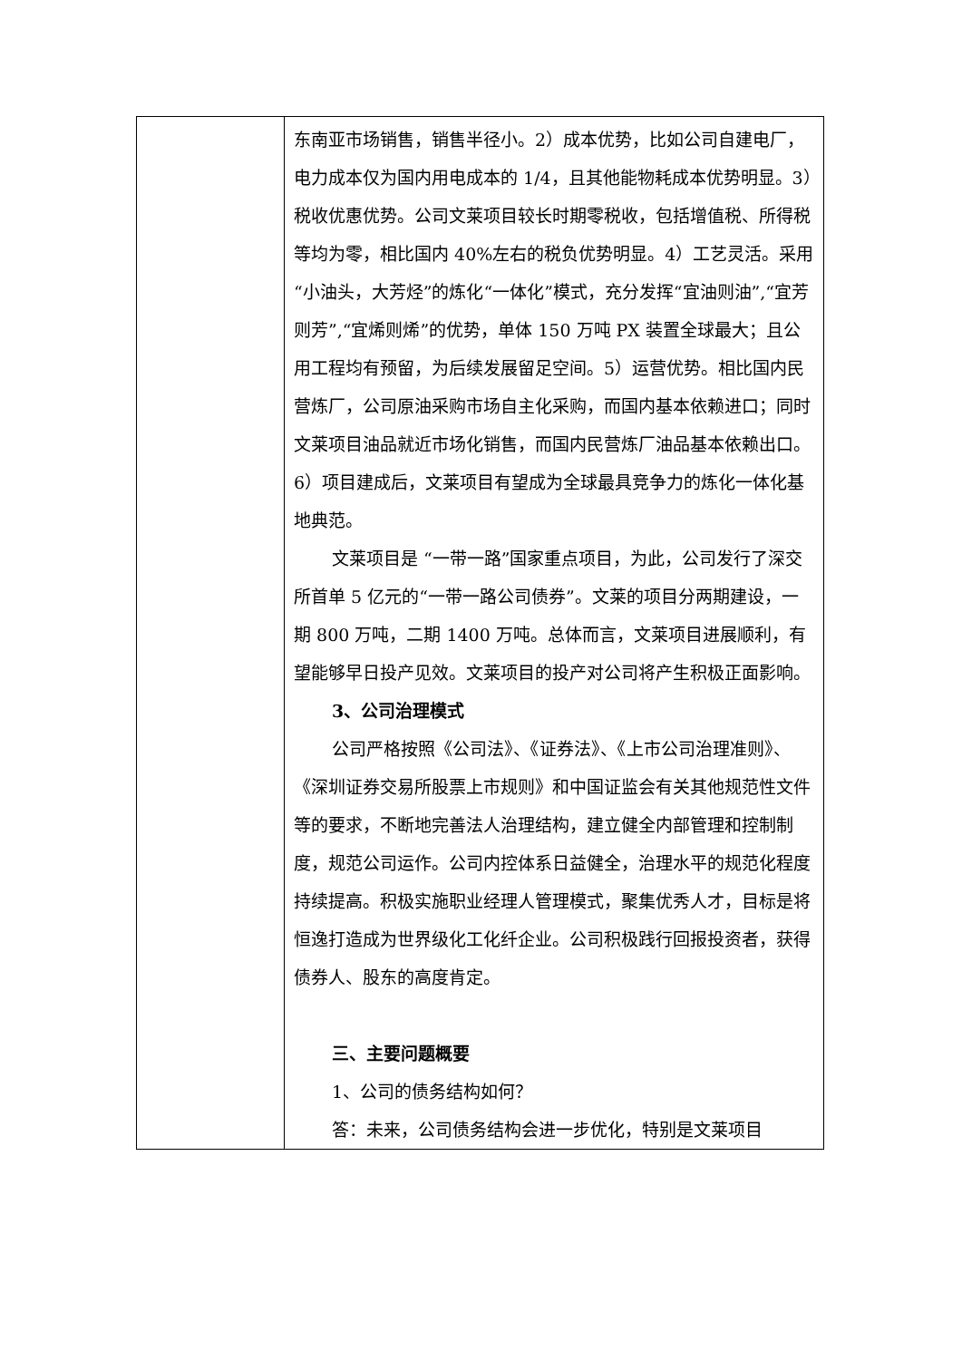| | 东南亚市场销售，销售半径小。2）成本优势，比如公司自建电厂，电力成本仅为国内用电成本的 1/4，且其他能物耗成本优势明显。3）税收优惠优势。公司文莱项目较长时期零税收，包括增值税、所得税等均为零，相比国内 40%左右的税负优势明显。4）工艺灵活。采用“小油头，大芳烃”的炼化“一体化”模式，充分发挥“宜油则油”,“宜芳则芳”,“宜烯则烯”的优势，单体 150 万吨 PX 装置全球最大；且公用工程均有预留，为后续发展留足空间。5）运营优势。相比国内民营炼厂，公司原油采购市场自主化采购，而国内基本依赖进口；同时文莱项目油品就近市场化销售，而国内民营炼厂油品基本依赖出口。6）项目建成后，文莱项目有望成为全球最具竞争力的炼化一体化基地典范。 文莱项目是 “一带一路”国家重点项目，为此，公司发行了深交所首单 5 亿元的“一带一路公司债券”。文莱的项目分两期建设，一期 800 万吨，二期 1400 万吨。总体而言，文莱项目进展顺利，有望能够早日投产见效。文莱项目的投产对公司将产生积极正面影响。 3、公司治理模式 公司严格按照《公司法》、《证券法》、《上市公司治理准则》、《深圳证券交易所股票上市规则》和中国证监会有关其他规范性文件等的要求，不断地完善法人治理结构，建立健全内部管理和控制制度，规范公司运作。公司内控体系日益健全，治理水平的规范化程度持续提高。积极实施职业经理人管理模式，聚集优秀人才，目标是将恒逸打造成为世界级化工化纤企业。公司积极践行回报投资者，获得债券人、股东的高度肯定。 三、主要问题概要 1、公司的债务结构如何？ 答：未来，公司债务结构会进一步优化，特别是文莱项目 |